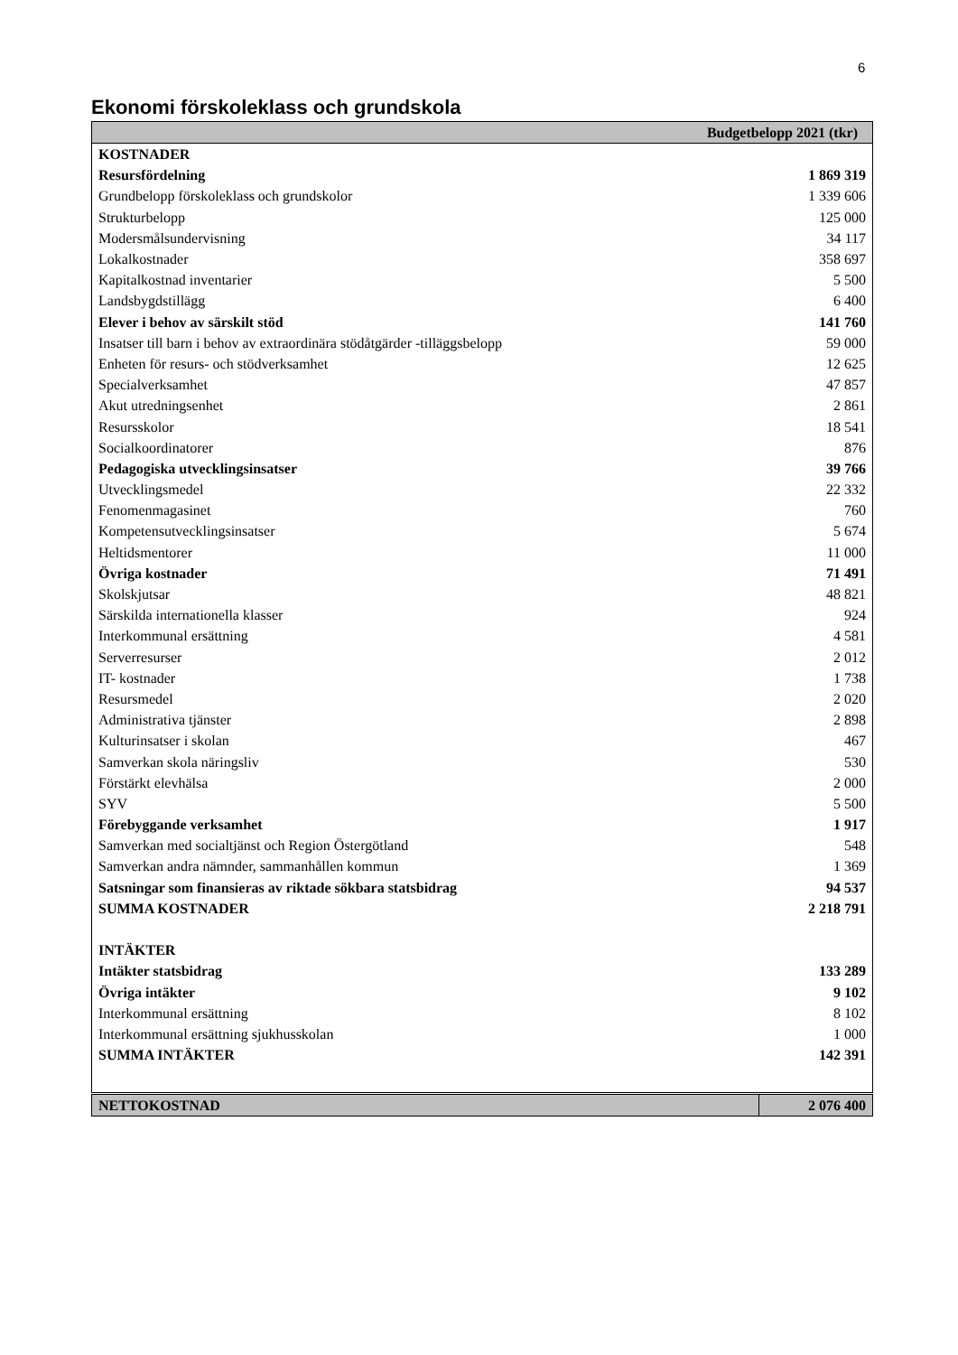6
Ekonomi förskoleklass och grundskola
| Budgetbelopp 2021 (tkr) | |
| --- | --- |
| KOSTNADER | |
| Resursfördelning | 1 869 319 |
| Grundbelopp förskoleklass och grundskolor | 1 339 606 |
| Strukturbelopp | 125 000 |
| Modersmålsundervisning | 34 117 |
| Lokalkostnader | 358 697 |
| Kapitalkostnad inventarier | 5 500 |
| Landsbygdstillägg | 6 400 |
| Elever i behov av särskilt stöd | 141 760 |
| Insatser till barn i behov av extraordinära stödåtgärder -tilläggsbelopp | 59 000 |
| Enheten för resurs- och stödverksamhet | 12 625 |
| Specialverksamhet | 47 857 |
| Akut utredningsenhet | 2 861 |
| Resursskolor | 18 541 |
| Socialkoordinatorer | 876 |
| Pedagogiska utvecklingsinsatser | 39 766 |
| Utvecklingsmedel | 22 332 |
| Fenomenmagasinet | 760 |
| Kompetensutvecklingsinsatser | 5 674 |
| Heltidsmentorer | 11 000 |
| Övriga kostnader | 71 491 |
| Skolskjutsar | 48 821 |
| Särskilda internationella klasser | 924 |
| Interkommunal ersättning | 4 581 |
| Serverresurser | 2 012 |
| IT- kostnader | 1 738 |
| Resursmedel | 2 020 |
| Administrativa tjänster | 2 898 |
| Kulturinsatser i skolan | 467 |
| Samverkan skola näringsliv | 530 |
| Förstärkt elevhälsa | 2 000 |
| SYV | 5 500 |
| Förebyggande verksamhet | 1 917 |
| Samverkan med socialtjänst och Region Östergötland | 548 |
| Samverkan andra nämnder, sammanhållen kommun | 1 369 |
| Satsningar som finansieras av riktade sökbara statsbidrag | 94 537 |
| SUMMA KOSTNADER | 2 218 791 |
| INTÄKTER | |
| Intäkter statsbidrag | 133 289 |
| Övriga intäkter | 9 102 |
| Interkommunal ersättning | 8 102 |
| Interkommunal ersättning sjukhusskolan | 1 000 |
| SUMMA INTÄKTER | 142 391 |
| NETTOKOSTNAD | 2 076 400 |